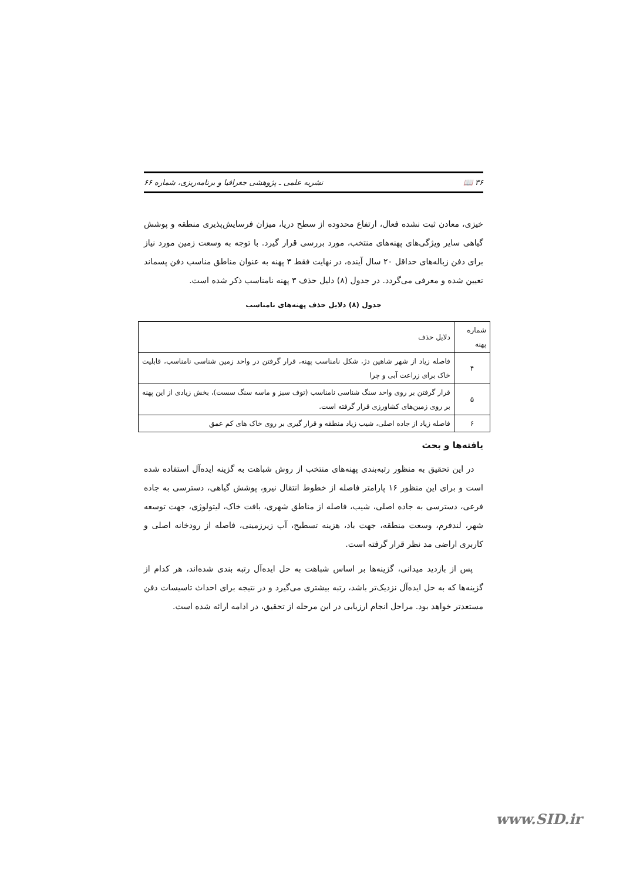۳۶ 📖 نشریه علمی ـ پژوهشی جغرافیا و برنامه‌ریزی، شماره ۶۶
خیزی، معادن ثبت نشده فعال، ارتفاع محدوده از سطح دریا، میزان فرسایش‌پذیری منطقه و پوشش گیاهی سایر ویژگی‌های پهنه‌های منتخب، مورد بررسی قرار گیرد. با توجه به وسعت زمین مورد نیاز برای دفن زباله‌های حداقل ۲۰ سال آینده، در نهایت فقط ۳ پهنه به عنوان مناطق مناسب دفن پسماند تعیین شده و معرفی می‌گردد. در جدول (۸) دلیل حذف ۳ پهنه نامناسب ذکر شده است.
جدول (۸) دلایل حذف پهنه‌های نامناسب
| شماره پهنه | دلایل حذف |
| --- | --- |
| ۴ | فاصله زیاد از شهر شاهین دژ، شکل نامناسب پهنه، قرار گرفتن در واحد زمین شناسی نامناسب، قابلیت خاک برای زراعت آبی و چرا |
| ۵ | قرار گرفتن بر روی واحد سنگ شناسی نامناسب (توف سبز و ماسه سنگ سست)، بخش زیادی از این پهنه بر روی زمین‌های کشاورزی قرار گرفته است. |
| ۶ | فاصله زیاد از جاده اصلی، شیب زیاد منطقه و قرار گیری بر روی خاک های کم عمق |
یافته‌ها و بحث
در این تحقیق به منظور رتبه‌بندی پهنه‌های منتخب از روش شباهت به گزینه ایده‌آل استفاده شده است و برای این منظور ۱۶ پارامتر فاصله از خطوط انتقال نیرو، پوشش گیاهی، دسترسی به جاده فرعی، دسترسی به جاده اصلی، شیب، فاصله از مناطق شهری، بافت خاک، لیتولوژی، جهت توسعه شهر، لندفرم، وسعت منطقه، جهت باد، هزینه تسطیح، آب زیرزمینی، فاصله از رودخانه اصلی و کاربری اراضی مد نظر قرار گرفته است.
پس از بازدید میدانی، گزینه‌ها بر اساس شباهت به حل ایده‌آل رتبه بندی شده‌اند، هر کدام از گزینه‌ها که به حل ایده‌آل نزدیک‌تر باشد، رتبه بیشتری می‌گیرد و در نتیجه برای احداث تاسیسات دفن مستعدتر خواهد بود. مراحل انجام ارزیابی در این مرحله از تحقیق، در ادامه ارائه شده است.
www.SID.ir